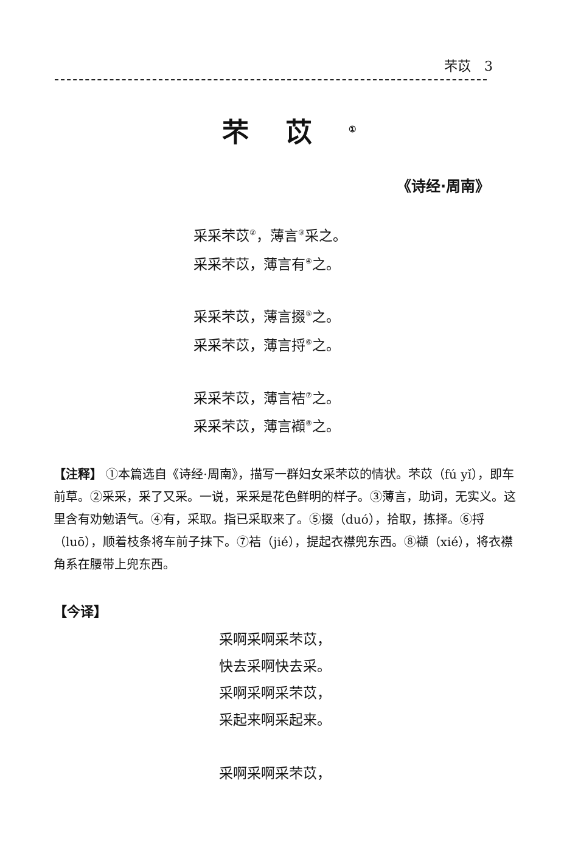芣苡　3
芣苡<sup>①</sup>
《诗经·周南》
采采芣苡<sup>②</sup>，薄言<sup>③</sup>采之。
采采芣苡，薄言有<sup>④</sup>之。
采采芣苡，薄言掇<sup>⑤</sup>之。
采采芣苡，薄言捋<sup>⑥</sup>之。
采采芣苡，薄言袺<sup>⑦</sup>之。
采采芣苡，薄言襭<sup>⑧</sup>之。
【注释】 ①本篇选自《诗经·周南》，描写一群妇女采芣苡的情状。芣苡（fú yǐ），即车前草。②采采，采了又采。一说，采采是花色鲜明的样子。③薄言，助词，无实义。这里含有劝勉语气。④有，采取。指已采取来了。⑤掇（duó），拾取，拣择。⑥捋（luō），顺着枝条将车前子抹下。⑦袺（jié），提起衣襟兜东西。⑧襭（xié），将衣襟角系在腰带上兜东西。
【今译】
采啊采啊采芣苡，
快去采啊快去采。
采啊采啊采芣苡，
采起来啊采起来。
采啊采啊采芣苡，